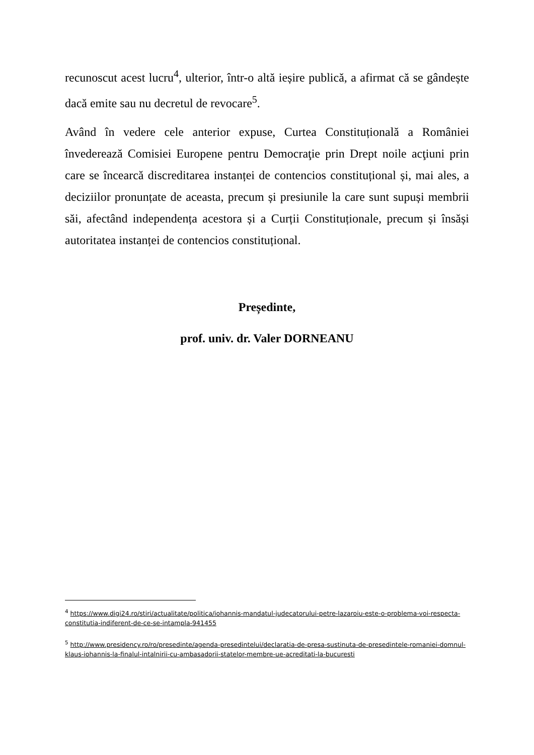recunoscut acest lucru<sup>4</sup>, ulterior, într-o altă ieșire publică, a afirmat că se gândește dacă emite sau nu decretul de revocare<sup>5</sup>.
Având în vedere cele anterior expuse, Curtea Constituțională a României învederează Comisiei Europene pentru Democraţie prin Drept noile acţiuni prin care se încearcă discreditarea instanței de contencios constituțional și, mai ales, a deciziilor pronunțate de aceasta, precum și presiunile la care sunt supuși membrii săi, afectând independența acestora și a Curții Constituționale, precum și însăși autoritatea instanței de contencios constituțional.
Președinte,
prof. univ. dr. Valer DORNEANU
<sup>4</sup> https://www.digi24.ro/stiri/actualitate/politica/iohannis-mandatul-judecatorului-petre-lazaroiu-este-o-problema-voi-respecta-constitutia-indiferent-de-ce-se-intampla-941455
<sup>5</sup> http://www.presidency.ro/ro/presedinte/agenda-presedintelui/declaratia-de-presa-sustinuta-de-presedintele-romaniei-domnul-klaus-iohannis-la-finalul-intalnirii-cu-ambasadorii-statelor-membre-ue-acreditati-la-bucuresti